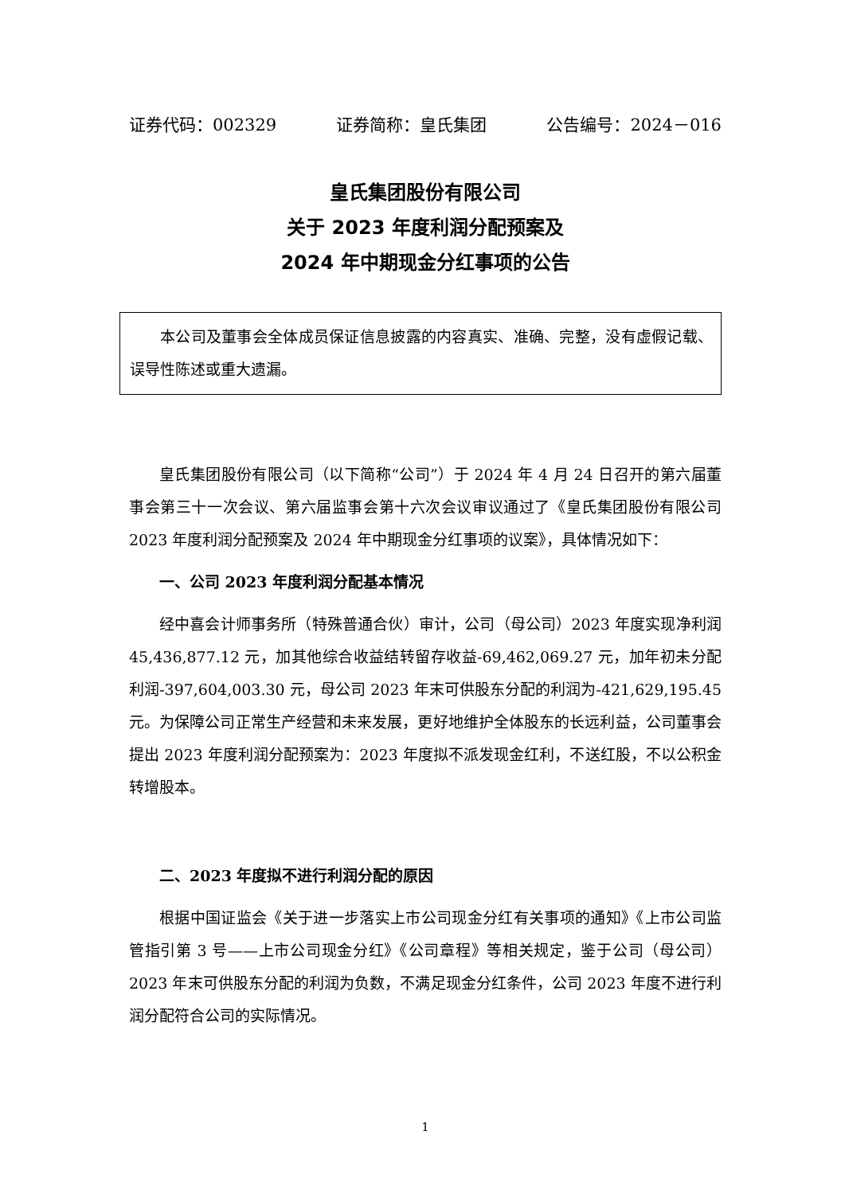证券代码：002329 证券简称：皇氏集团 公告编号：2024－016
皇氏集团股份有限公司
关于 2023 年度利润分配预案及
2024 年中期现金分红事项的公告
本公司及董事会全体成员保证信息披露的内容真实、准确、完整，没有虚假记载、误导性陈述或重大遗漏。
皇氏集团股份有限公司（以下简称“公司”）于 2024 年 4 月 24 日召开的第六届董事会第三十一次会议、第六届监事会第十六次会议审议通过了《皇氏集团股份有限公司 2023 年度利润分配预案及 2024 年中期现金分红事项的议案》，具体情况如下：
一、公司 2023 年度利润分配基本情况
经中喜会计师事务所（特殊普通合伙）审计，公司（母公司）2023 年度实现净利润 45,436,877.12 元，加其他综合收益结转留存收益-69,462,069.27 元，加年初未分配利润-397,604,003.30 元，母公司 2023 年末可供股东分配的利润为-421,629,195.45 元。为保障公司正常生产经营和未来发展，更好地维护全体股东的长远利益，公司董事会提出 2023 年度利润分配预案为：2023 年度拟不派发现金红利，不送红股，不以公积金转增股本。
二、2023 年度拟不进行利润分配的原因
根据中国证监会《关于进一步落实上市公司现金分红有关事项的通知》《上市公司监管指引第 3 号——上市公司现金分红》《公司章程》等相关规定，鉴于公司（母公司）2023 年末可供股东分配的利润为负数，不满足现金分红条件，公司 2023 年度不进行利润分配符合公司的实际情况。
1